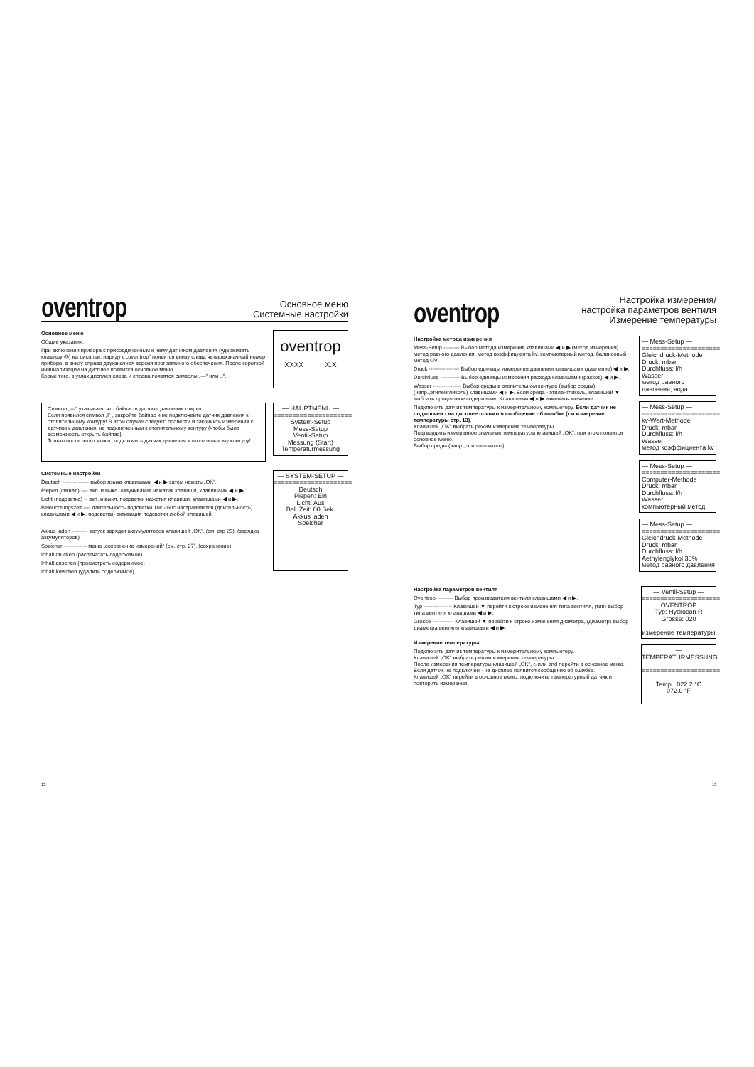oventrop
Основное меню
Системные настройки
Основное меню
Общие указания:
При включении прибора с присоединенным к нему датчиком давления (удерживать клавишу ◎) на дисплеи, наряду с „oventrop“ появится внизу слева четырехзначный номер прибора, а внизу справа двухзначная версия программного обеспечения. После короткой инициализации на дисплее появится основное меню.
Кроме того, в углах дисплея слева и справа появятся символы „—“ или „I“.
oventrop
XXXX X.X
Символ „—“ указывает, что байпас в датчике давления открыт.
Если появился символ „I“ , закройте байпас и не подключайте датчик давления к отопительному контуру! В этом случае следует: провести и закончить измерения с датчиком давления, не подключенным к отопительному контуру (чтобы была возможность открыть байпас).
Только после этого можно подключить датчик давления к отопительному контуру!
— HAUPTMENU —
=====================
System-Setup
Mess-Setup
Ventil-Setup
Messung (Start)
Temperaturmessung
Системные настройки
Deutsch --------------- выбор языка клавишами ◀ и ▶ затем нажать „OK“.
Piepen (сигнал) ---- вкл. и выкл. озвучивания нажатия клавиши, клавишами ◀ и ▶.
Licht (подсветка) -- вкл. и выкл. подсветки нажатия клавиши, клавишами ◀ и ▶.
Beleuchtungszeit ---- длительность подсветки 10с - 60с настраивается (длительность) клавишами ◀ и ▶. подсветки) активация подсветки любой клавишей.
Akkus laden --------- запуск зарядки аккумуляторов клавишей „OK“. (см. стр 29). (зарядка аккумуляторов)
Speicher ------------- меню „сохранение измерений“ (см. стр. 27). (сохранение)
Inhalt drucken (распечатать содержимое)
Inhalt ansehen (просмотреть содержимое)
Inhalt loeschen (удалить содержимое)
— SYSTEM-SETUP —
=====================
Deutsch
Piepen: Ein
Licht: Aus
Bel. Zeit: 00 Sek.
Akkus laden
Speicher
oventrop
Настройка измерения/
настройка параметров вентиля
Измерение температуры
Настройка метода измерения
Mess-Setup --------- Выбор метода измерения клавишами ◀ и ▶ (метод измерения) метод равного давления, метод коэффициента kv, компьютерный метод, балансовый метод OV
Druck ----------------- Выбор единицы измерения давления клавишами (давление) ◀ и ▶.
Durchfluss ----------- Выбор единицы измерения расхода клавишами (расход) ◀ и ▶.
Wasser ---------------- Выбор среды в отопительном контуре (выбор среды) (напр.,этиленгликоль) клавишами ◀ и ▶. Если среда - этиленгликоль, клавишей ▼ выбрать процентное содержание. Клавишами ◀ и ▶ изменить значение.
Подключить датчик температуры к измерительному компьютеру. Если датчик не подключен - на дисплее появится сообщение об ошибке (см измерение температуры стр. 13).
Клавишей „OK“ выбрать режим измерения температуры.
Подтвердить измеренное значение температуры клавишей „OK“, при этом появится основное меню.
Выбор среды (напр., этиленгликоль).
— Mess-Setup —
=====================
Gleichdruck-Methode
Druck: mbar
Durchfluss: l/h
Wasser
метод равного давления; вода
— Mess-Setup —
=====================
kv-Wert-Methode
Druck: mbar
Durchfluss: l/h
Wasser
метод коэффициента kv
— Mess-Setup —
=====================
Computer-Methode
Druck: mbar
Durchfluss: l/h
Wasser
компьютерный метод
— Mess-Setup —
=====================
Gleichdruck-Methode
Druck: mbar
Durchfluss: l/h
Aethylenglykol 35%
метод равного давления
Настройка параметров вентиля
Oventrop --------- Выбор производителя вентиля клавишами ◀ и ▶.
Typ ---------------- Клавишей ▼ перейти к строке изменения типа вентиля, (тип) выбор типа вентиля клавишами ◀ и ▶.
Grosse ------------ Клавишей ▼ перейти к строке изменения диаметра, (диаметр) выбор диаметра вентиля клавишами ◀ и ▶.
Измерение температуры
Подключить датчик температуры к измерительному компьютеру.
Клавишей „OK“ выбрать режим измерения температуры.
После измерения температуры клавишей „OK“, ⌂ или end перейти в основное меню.
Если датчик не подключен - на дисплее появится сообщение об ошибке.
Клавишей „OK“ перейти в основное меню, подключить температурный датчик и повторить измерения.
— Ventil-Setup —
=====================
OVENTROP
Typ: Hydrocon R
Grosse: 020
измерение температуры
— TEMPERATURMESSUNG —
=====================
Temp.: 022.2 °C
072.0 °F
12 13